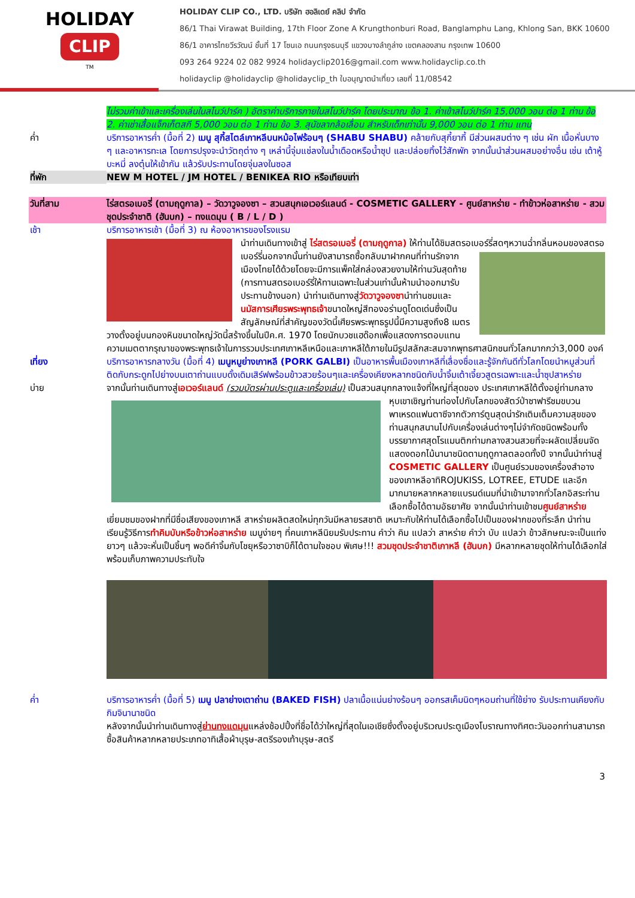HOLIDAY
CLIP
TM
HOLIDAY CLIP CO., LTD. บริษัท ฮอลิเดย์ คลิป จำกัด
86/1 Thai Virawat Building, 17th Floor Zone A Krungthonburi Road, Banglamphu Lang, Khlong San, BKK 10600
86/1 อาคารไทยวีรวัฒน์ ชั้นที่ 17 โซนเอ ถนนกรุงธนบุรี แขวงบางลำภูล่าง เขตคลองสาน กรุงเทพ 10600
093 264 9224 02 082 9924 holidayclip2016@gmail.com www.holidayclip.co.th
holidayclip @holidayclip @holidayclip_th ใบอนุญาตนำเที่ยว เลขที่ 11/08542
ไม่รวมค่าเข้าและเครื่องเล่นในสโนว์ปาร์ค ) อัตราค่าบริการภายในสโนว์ปาร์ค โดยประมาณ ข้อ 1. ค่าเข้าสโนว์ปาร์ค 15,000 วอน ต่อ 1 ท่าน ข้อ 2. ค่าเช่าเสื้อแจ็กเก็ตสกี 5,000 วอน ต่อ 1 ท่าน ข้อ 3. สุนัขลากล้อเลื่อน สำหรับเด็กเท่านั้น 9,000 วอน ต่อ 1 ท่าน แทน
ค่ำ บริการอาหารค่ำ (มื้อที่ 2) เมนู สุกี้สไตล์เกาหลีบนหม้อไฟร้อนๆ (SHABU SHABU) คล้ายกับสุกี้ยากี้ มีส่วนผสมต่าง ๆ เช่น ผัก เนื้อหั่นบาง ๆ และอาหารทะเล โดยการปรุงจะนำวัตถุต่าง ๆ เหล่านี้จุ่มแช่ลงในน้ำเดือดหรือน้ำซุป และปล่อยทิ้งไว้สักพัก จากนั้นนำส่วนผสมอย่างอื่น เช่น เต้าหู้ บะหมี่ ลงตุ๋นให้เข้ากัน แล้วรับประทานโดยจุ่มลงในซอส
ที่พัก NEW M HOTEL / JM HOTEL / BENIKEA RIO หรือเทียบเท่า
วันที่สาม ไร่สตรอเบอรี่ (ตามฤดูกาล) – วัดวาวูจองซา – สวนสนุกเอเวอร์แลนด์ - COSMETIC GALLERY - ศูนย์สาหร่าย - ทำข้าวห่อสาหร่าย - สวมชุดประจำชาติ (ฮันบก) – ทงแดมุน ( B / L / D )
เช้า บริการอาหารเช้า (มื้อที่ 3) ณ ห้องอาหารของโรงแรม
นำท่านเดินทางเข้าสู่ ไร่สตรอเบอรี่ (ตามฤดูกาล) ให้ท่านได้ชิมสตรอเบอร์รี่สดๆหวานฉ่ำกลิ่นหอมของสตรอ
เบอร์รี่นอกจากนั้นท่านยังสามารถซื้อกลับมาฝากคนที่ท่านรักจากเมืองไทยได้ด้วยโดยจะมีการแพ็คใส่กล่องสวยงามให้ท่านวันสุดท้าย (การทานสตรอเบอร์รี่ให้ทานเฉพาะในส่วนเท่านั้นห้ามนำออกมารับประทานข้างนอก) นำท่านเดินทางสู่วัดวาวูจองซานำท่านชมและนมัสการเศียรพระพุทธเจ้าขนาดใหญ่สีทองอร่ามดูโดดเด่นซึ่งเป็นสัญลักษณ์ที่สำคัญของวัดนี้เศียรพระพุทธรูปนี้มีความสูงถึง8 เมตรวางตั้งอยู่บนกองหินขนาดใหญ่วัดนี้สร้างขึ้นในปีค.ศ. 1970 โดยนักบวชแฮด๊อกเพื่อแสดงการตอบแทนความเมตตากรุณาของพระพุทธเจ้าในการรวมประเทศเกาหลีเหนือและเกาหลีใต้ภายในมีรูปสลักสะสมจากพุทธศาสนิกชนทั่วโลกมากกว่า3,000 องค์
เที่ยง บริการอาหารกลางวัน (มื้อที่ 4) เมนูหมูย่างเกาหลี (PORK GALBI) เป็นอาหารพื้นเมืองเกาหลีที่เลื่องชื่อและรู้จักกันดีทั่วโลกโดยนำหมูส่วนที่ติดกับกระดูกไปย่างบนเตาถ่านแบบดั้งเดิมเสิร์ฟพร้อมข้าวสวยร้อนๆและเครื่องเคียงหลากชนิดกับน้ำจิ้มเต้าเจี้ยวสูตรเฉพาะและน้ำซุปสาหร่าย
บ่าย จากนั้นท่านเดินทางสู่เอเวอร์แลนด์ (รวมบัตรผ่านประตูและเครื่องเล่น) เป็นสวนสนุกกลางแจ้งที่ใหญ่ที่สุดของ
ประเทศเกาหลีใต้ตั้งอยู่ท่ามกลางหุบเขาเชิญท่านท่องไปกับโลกของสัตว์ป่าซาฟารีชมขบวนพาเหรดแฟนตาซีจากตัวการ์ตูนสุดน่ารักเติมเต็มความสุขของท่านสนุกสนานไปกับเครื่องเล่นต่างๆไม่จำกัดชนิดพร้อมทั้งบรรยากาศสุดโรแมนติกท่ามกลางสวนสวยที่จะผลัดเปลี่ยนจัดแสดงดอกไม้นานาชนิดตามฤดูกาลตลอดทั้งปี จากนั้นนำท่านสู่ COSMETIC GALLERY เป็นศูนย์รวมของเครื่องสำอางของเกาหลีอาทิROJUKISS, LOTREE, ETUDE และอีกมากมายหลากหลายแบรนด์เนมที่นำเข้ามาจากทั่วโลกอิสระท่านเลือกซื้อได้ตามอัธยาศัย จากนั้นนำท่านเข้าชมศูนย์สาหร่าย เยี่ยมชมของฝากที่มีชื่อเสียงของเกาหลี สาหร่ายผลิตสดใหม่ทุกวันมีหลายรสชาติ เหมาะกับให้ท่านได้เลือกซื้อไปเป็นของฝากของที่ระลึก นำท่านเรียนรู้วิธีการทำคิมบับหรือข้าวห่อสาหร่าย เมนูง่ายๆ ที่คนเกาหลีนิยมรับประทาน คำว่า คิม แปลว่า สาหร่าย คำว่า บับ แปลว่า ข้าวลักษณะจะเป็นแท่งยาวๆ แล้วจะหั่นเป็นชิ้นๆ พอดีคำจิ้มกับโชยุหรือวาซาบิก็ได้ตามใจชอบ พิเศษ!!! สวมชุดประจำชาติเกาหลี (ฮันบก) มีหลากหลายชุดให้ท่านได้เลือกใส่พร้อมเก็บภาพความประทับใจ
ค่ำ บริการอาหารค่ำ (มื้อที่ 5) เมนู ปลาย่างเตาถ่าน (BAKED FISH) ปลาเนื้อแน่นย่างร้อนๆ ออกรสเค็มนิดๆหอมถ่านที่ใช้ย่าง รับประทานเคียงกับกิมจินานาชนิด
หลังจากนั้นนำท่านเดินทางสู่ย่านทงแดมุนแหล่งช้อปปิ้งที่ชื่อได้ว่าใหญ่ที่สุดในเอเชียซึ่งตั้งอยู่บริเวณประตูเมืองโบราณทางทิศตะวันออกท่านสามารถซื้อสินค้าหลากหลายประเภทอาทิเสื้อผ้าบุรุษ-สตรีรองเท้าบุรุษ-สตรี
3